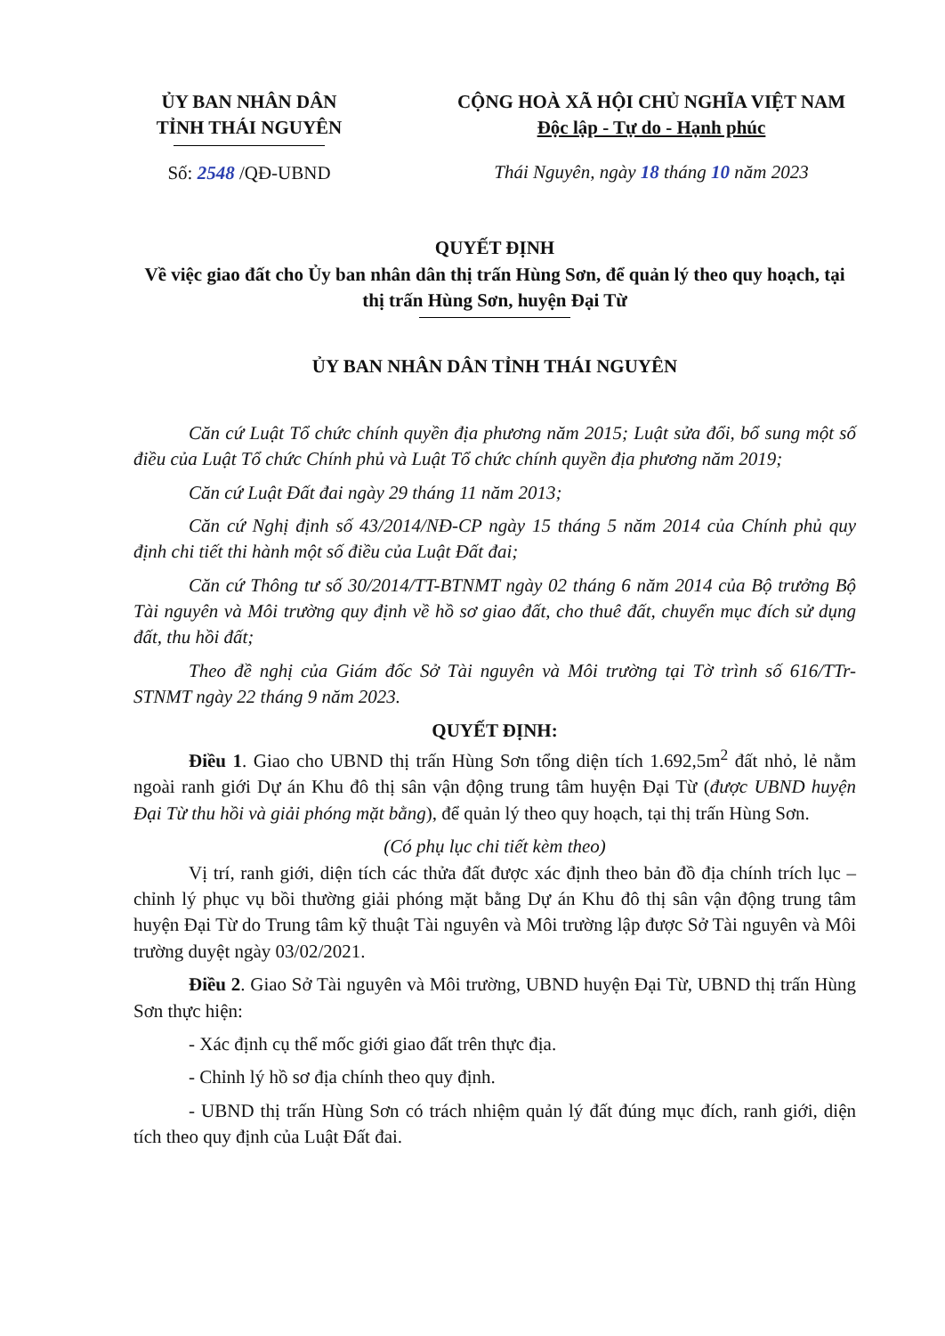ỦY BAN NHÂN DÂN
TỈNH THÁI NGUYÊN
Số: 2548 /QĐ-UBND
CỘNG HOÀ XÃ HỘI CHỦ NGHĨA VIỆT NAM
Độc lập - Tự do - Hạnh phúc
Thái Nguyên, ngày 18 tháng 10 năm 2023
QUYẾT ĐỊNH
Về việc giao đất cho Ủy ban nhân dân thị trấn Hùng Sơn, để quản lý theo quy hoạch, tại thị trấn Hùng Sơn, huyện Đại Từ
ỦY BAN NHÂN DÂN TỈNH THÁI NGUYÊN
Căn cứ Luật Tổ chức chính quyền địa phương năm 2015; Luật sửa đổi, bổ sung một số điều của Luật Tổ chức Chính phủ và Luật Tổ chức chính quyền địa phương năm 2019;
Căn cứ Luật Đất đai ngày 29 tháng 11 năm 2013;
Căn cứ Nghị định số 43/2014/NĐ-CP ngày 15 tháng 5 năm 2014 của Chính phủ quy định chi tiết thi hành một số điều của Luật Đất đai;
Căn cứ Thông tư số 30/2014/TT-BTNMT ngày 02 tháng 6 năm 2014 của Bộ trưởng Bộ Tài nguyên và Môi trường quy định về hồ sơ giao đất, cho thuê đất, chuyển mục đích sử dụng đất, thu hồi đất;
Theo đề nghị của Giám đốc Sở Tài nguyên và Môi trường tại Tờ trình số 616/TTr-STNMT ngày 22 tháng 9 năm 2023.
QUYẾT ĐỊNH:
Điều 1. Giao cho UBND thị trấn Hùng Sơn tổng diện tích 1.692,5m<sup>2</sup> đất nhỏ, lẻ nằm ngoài ranh giới Dự án Khu đô thị sân vận động trung tâm huyện Đại Từ (được UBND huyện Đại Từ thu hồi và giải phóng mặt bằng), để quản lý theo quy hoạch, tại thị trấn Hùng Sơn.
(Có phụ lục chi tiết kèm theo)
Vị trí, ranh giới, diện tích các thửa đất được xác định theo bản đồ địa chính trích lục – chỉnh lý phục vụ bồi thường giải phóng mặt bằng Dự án Khu đô thị sân vận động trung tâm huyện Đại Từ do Trung tâm kỹ thuật Tài nguyên và Môi trường lập được Sở Tài nguyên và Môi trường duyệt ngày 03/02/2021.
Điều 2. Giao Sở Tài nguyên và Môi trường, UBND huyện Đại Từ, UBND thị trấn Hùng Sơn thực hiện:
- Xác định cụ thể mốc giới giao đất trên thực địa.
- Chỉnh lý hồ sơ địa chính theo quy định.
- UBND thị trấn Hùng Sơn có trách nhiệm quản lý đất đúng mục đích, ranh giới, diện tích theo quy định của Luật Đất đai.